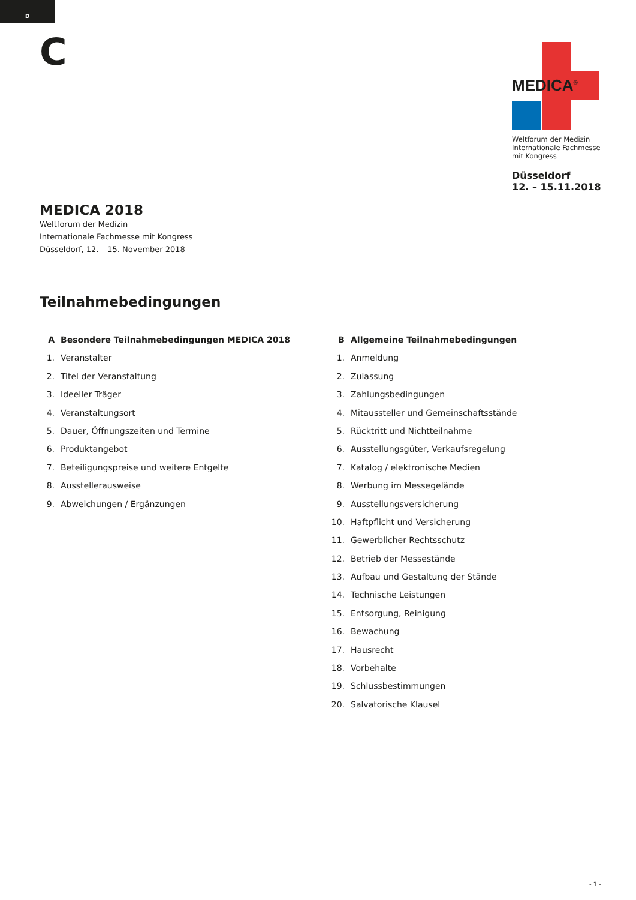D
C
MEDICA<sup>®</sup>
Weltforum der Medizin
Internationale Fachmesse
mit Kongress
Düsseldorf
12. – 15.11.2018
MEDICA 2018
Weltforum der Medizin
Internationale Fachmesse mit Kongress
Düsseldorf, 12. – 15. November 2018
Teilnahmebedingungen
A Besondere Teilnahmebedingungen MEDICA 2018
1. Veranstalter
2. Titel der Veranstaltung
3. Ideeller Träger
4. Veranstaltungsort
5. Dauer, Öffnungszeiten und Termine
6. Produktangebot
7. Beteiligungspreise und weitere Entgelte
8. Ausstellerausweise
9. Abweichungen / Ergänzungen
B Allgemeine Teilnahmebedingungen
1. Anmeldung
2. Zulassung
3. Zahlungsbedingungen
4. Mitaussteller und Gemeinschaftsstände
5. Rücktritt und Nichtteilnahme
6. Ausstellungsgüter, Verkaufsregelung
7. Katalog / elektronische Medien
8. Werbung im Messegelände
9. Ausstellungsversicherung
10. Haftpflicht und Versicherung
11. Gewerblicher Rechtsschutz
12. Betrieb der Messestände
13. Aufbau und Gestaltung der Stände
14. Technische Leistungen
15. Entsorgung, Reinigung
16. Bewachung
17. Hausrecht
18. Vorbehalte
19. Schlussbestimmungen
20. Salvatorische Klausel
- 1 -